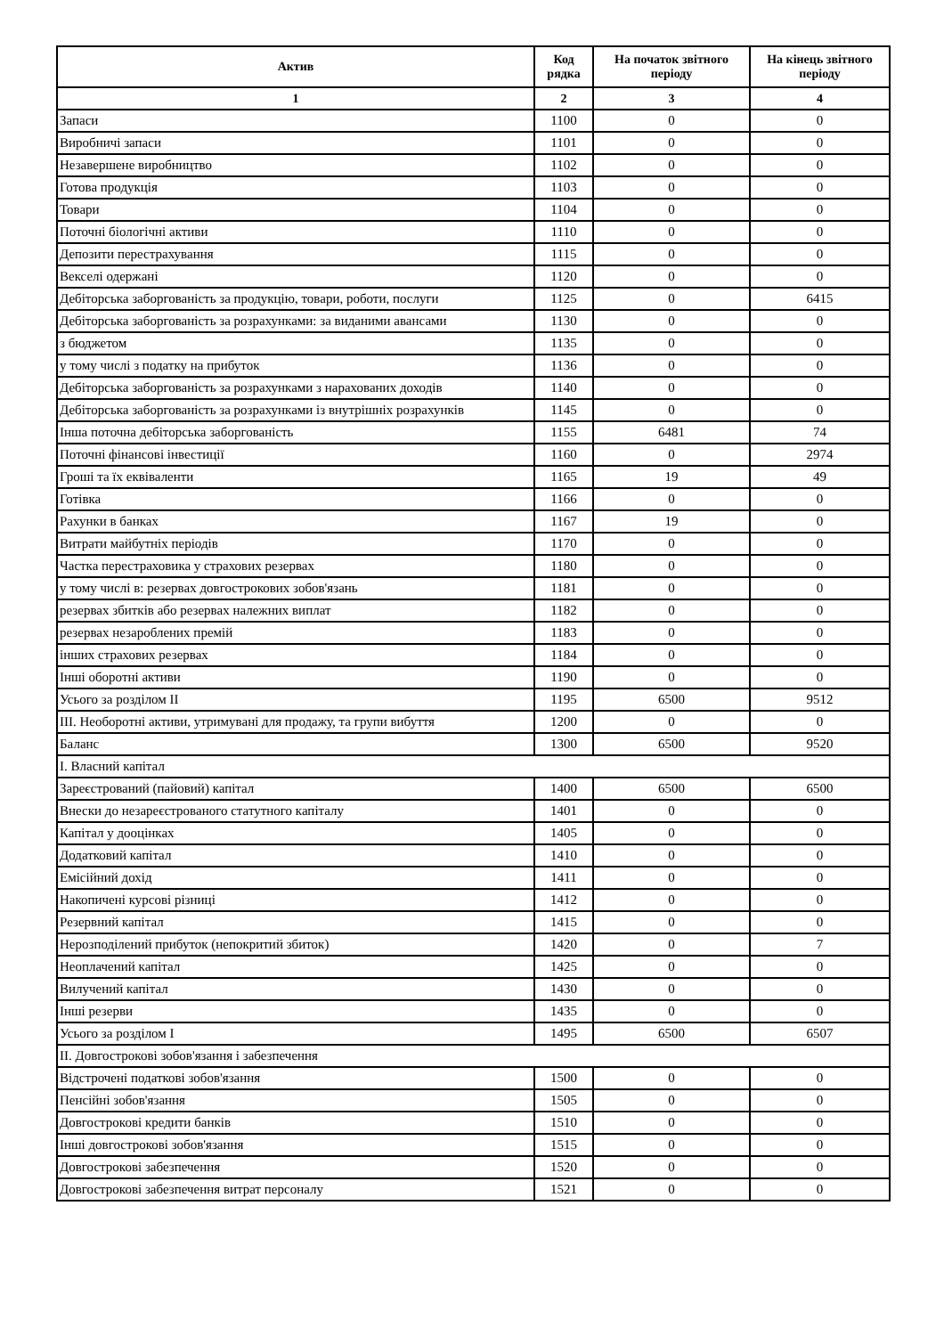| Актив | Код рядка | На початок звітного періоду | На кінець звітного періоду |
| --- | --- | --- | --- |
| 1 | 2 | 3 | 4 |
| Запаси | 1100 | 0 | 0 |
| Виробничі запаси | 1101 | 0 | 0 |
| Незавершене виробництво | 1102 | 0 | 0 |
| Готова продукція | 1103 | 0 | 0 |
| Товари | 1104 | 0 | 0 |
| Поточні біологічні активи | 1110 | 0 | 0 |
| Депозити перестрахування | 1115 | 0 | 0 |
| Векселі одержані | 1120 | 0 | 0 |
| Дебіторська заборгованість за продукцію, товари, роботи, послуги | 1125 | 0 | 6415 |
| Дебіторська заборгованість за розрахунками: за виданими авансами | 1130 | 0 | 0 |
| з бюджетом | 1135 | 0 | 0 |
| у тому числі з податку на прибуток | 1136 | 0 | 0 |
| Дебіторська заборгованість за розрахунками з нарахованих доходів | 1140 | 0 | 0 |
| Дебіторська заборгованість за розрахунками із внутрішніх розрахунків | 1145 | 0 | 0 |
| Інша поточна дебіторська заборгованість | 1155 | 6481 | 74 |
| Поточні фінансові інвестиції | 1160 | 0 | 2974 |
| Гроші та їх еквіваленти | 1165 | 19 | 49 |
| Готівка | 1166 | 0 | 0 |
| Рахунки в банках | 1167 | 19 | 0 |
| Витрати майбутніх періодів | 1170 | 0 | 0 |
| Частка перестраховика у страхових резервах | 1180 | 0 | 0 |
| у тому числі в: резервах довгострокових зобов'язань | 1181 | 0 | 0 |
| резервах збитків або резервах належних виплат | 1182 | 0 | 0 |
| резервах незароблених премій | 1183 | 0 | 0 |
| інших страхових резервах | 1184 | 0 | 0 |
| Інші оборотні активи | 1190 | 0 | 0 |
| Усього за розділом II | 1195 | 6500 | 9512 |
| III. Необоротні активи, утримувані для продажу, та групи вибуття | 1200 | 0 | 0 |
| Баланс | 1300 | 6500 | 9520 |
| I. Власний капітал | | | |
| Зареєстрований (пайовий) капітал | 1400 | 6500 | 6500 |
| Внески до незареєстрованого статутного капіталу | 1401 | 0 | 0 |
| Капітал у дооцінках | 1405 | 0 | 0 |
| Додатковий капітал | 1410 | 0 | 0 |
| Емісійний дохід | 1411 | 0 | 0 |
| Накопичені курсові різниці | 1412 | 0 | 0 |
| Резервний капітал | 1415 | 0 | 0 |
| Нерозподілений прибуток (непокритий збиток) | 1420 | 0 | 7 |
| Неоплачений капітал | 1425 | 0 | 0 |
| Вилучений капітал | 1430 | 0 | 0 |
| Інші резерви | 1435 | 0 | 0 |
| Усього за розділом I | 1495 | 6500 | 6507 |
| II. Довгострокові зобов'язання і забезпечення | | | |
| Відстрочені податкові зобов'язання | 1500 | 0 | 0 |
| Пенсійні зобов'язання | 1505 | 0 | 0 |
| Довгострокові кредити банків | 1510 | 0 | 0 |
| Інші довгострокові зобов'язання | 1515 | 0 | 0 |
| Довгострокові забезпечення | 1520 | 0 | 0 |
| Довгострокові забезпечення витрат персоналу | 1521 | 0 | 0 |